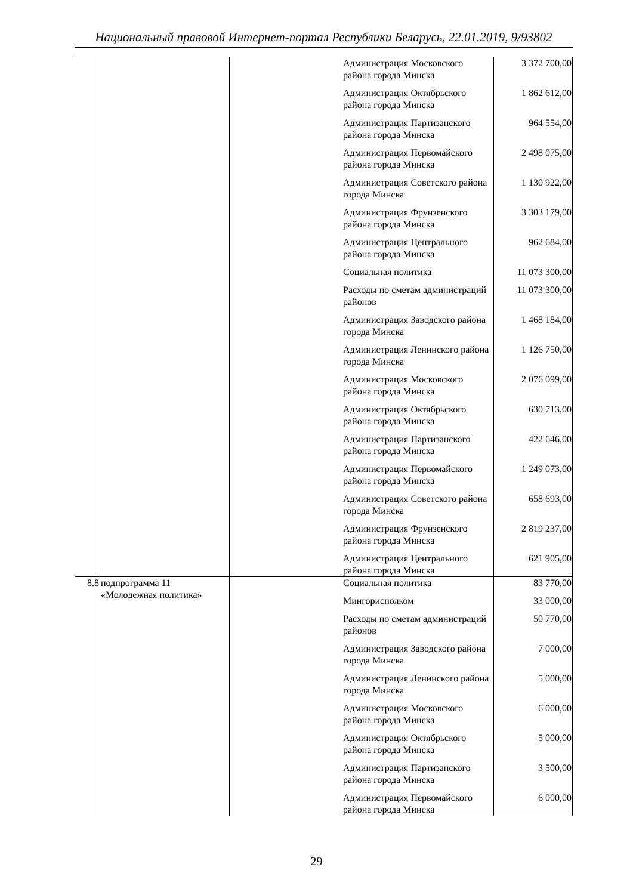Национальный правовой Интернет-портал Республики Беларусь, 22.01.2019, 9/93802
| | | | Администрация Московского района города Минска | 3 372 700,00 |
| | | | Администрация Октябрьского района города Минска | 1 862 612,00 |
| | | | Администрация Партизанского района города Минска | 964 554,00 |
| | | | Администрация Первомайского района города Минска | 2 498 075,00 |
| | | | Администрация Советского района города Минска | 1 130 922,00 |
| | | | Администрация Фрунзенского района города Минска | 3 303 179,00 |
| | | | Администрация Центрального района города Минска | 962 684,00 |
| | | | Социальная политика | 11 073 300,00 |
| | | | Расходы по сметам администраций районов | 11 073 300,00 |
| | | | Администрация Заводского района города Минска | 1 468 184,00 |
| | | | Администрация Ленинского района города Минска | 1 126 750,00 |
| | | | Администрация Московского района города Минска | 2 076 099,00 |
| | | | Администрация Октябрьского района города Минска | 630 713,00 |
| | | | Администрация Партизанского района города Минска | 422 646,00 |
| | | | Администрация Первомайского района города Минска | 1 249 073,00 |
| | | | Администрация Советского района города Минска | 658 693,00 |
| | | | Администрация Фрунзенского района города Минска | 2 819 237,00 |
| | | | Администрация Центрального района города Минска | 621 905,00 |
| 8.8 | подпрограмма 11 «Молодежная политика» | | Социальная политика | 83 770,00 |
| | | | Мингорисполком | 33 000,00 |
| | | | Расходы по сметам администраций районов | 50 770,00 |
| | | | Администрация Заводского района города Минска | 7 000,00 |
| | | | Администрация Ленинского района города Минска | 5 000,00 |
| | | | Администрация Московского района города Минска | 6 000,00 |
| | | | Администрация Октябрьского района города Минска | 5 000,00 |
| | | | Администрация Партизанского района города Минска | 3 500,00 |
| | | | Администрация Первомайского района города Минска | 6 000,00 |
29